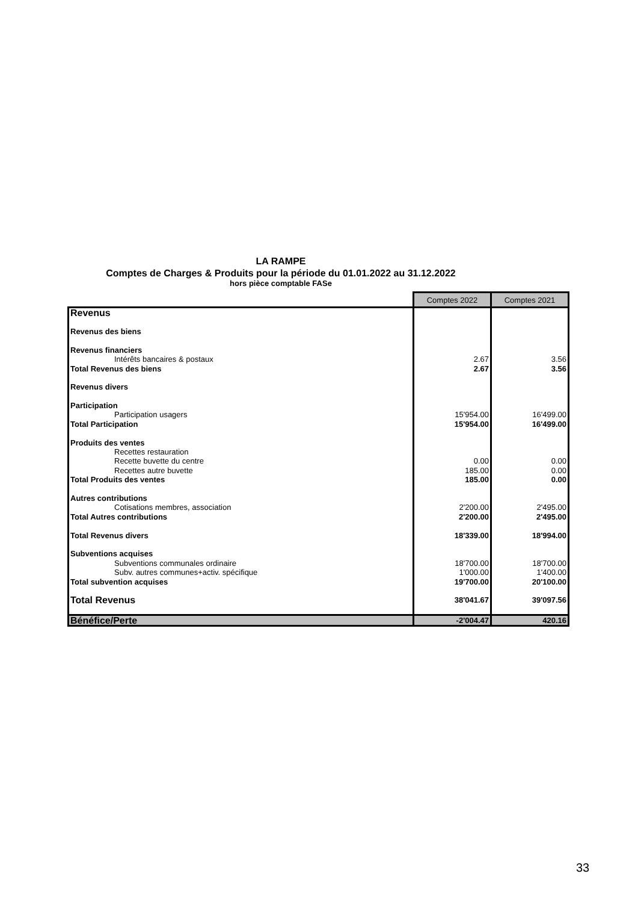LA RAMPE
Comptes de Charges & Produits pour la période du 01.01.2022 au 31.12.2022
hors pièce comptable FASe
| | Comptes 2022 | Comptes 2021 |
| Revenus | | |
| Revenus des biens | | |
| Revenus financiers | | |
| Intérêts bancaires & postaux | 2.67 | 3.56 |
| Total Revenus des biens | 2.67 | 3.56 |
| Revenus divers | | |
| Participation | | |
| Participation usagers | 15'954.00 | 16'499.00 |
| Total Participation | 15'954.00 | 16'499.00 |
| Produits des ventes | | |
| Recettes restauration | | |
| Recette buvette du centre | 0.00 | 0.00 |
| Recettes autre buvette | 185.00 | 0.00 |
| Total Produits des ventes | 185.00 | 0.00 |
| Autres contributions | | |
| Cotisations membres, association | 2'200.00 | 2'495.00 |
| Total Autres contributions | 2'200.00 | 2'495.00 |
| Total Revenus divers | 18'339.00 | 18'994.00 |
| Subventions acquises | | |
| Subventions communales ordinaire | 18'700.00 | 18'700.00 |
| Subv. autres communes+activ. spécifique | 1'000.00 | 1'400.00 |
| Total subvention acquises | 19'700.00 | 20'100.00 |
| Total Revenus | 38'041.67 | 39'097.56 |
| Bénéfice/Perte | -2'004.47 | 420.16 |
33